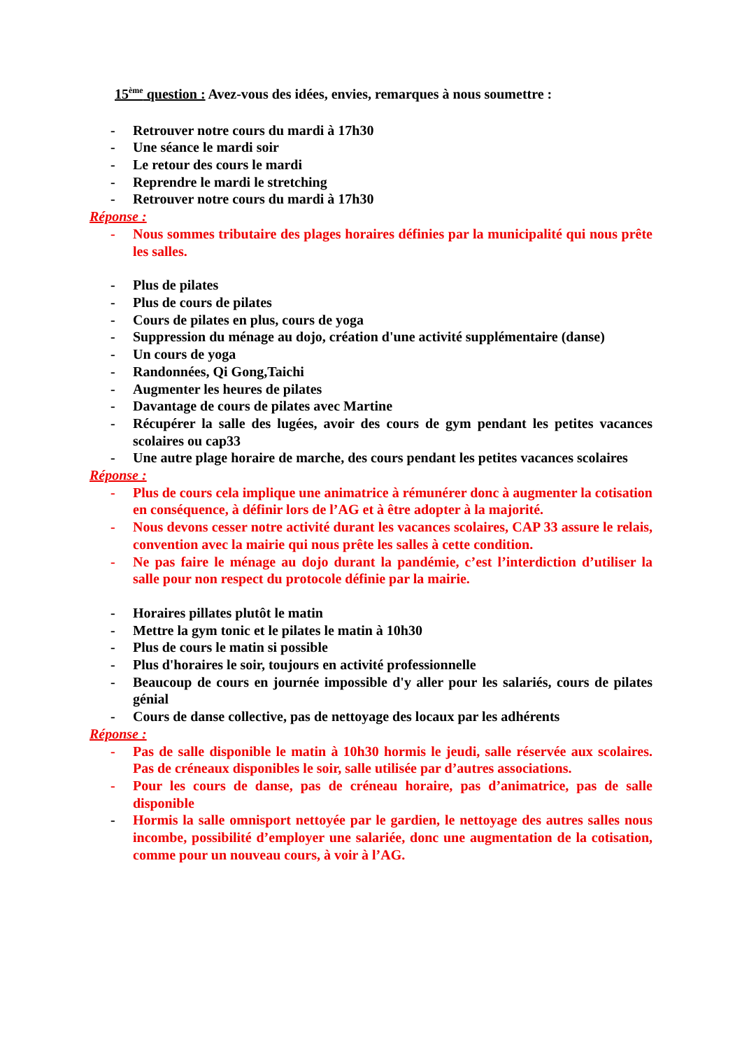15<sup>ème</sup> question : Avez-vous des idées, envies, remarques à nous soumettre :
- Retrouver notre cours du mardi à 17h30
- Une séance le mardi soir
- Le retour des cours le mardi
- Reprendre le mardi le stretching
- Retrouver notre cours du mardi à 17h30
Réponse :
- Nous sommes tributaire des plages horaires définies par la municipalité qui nous prête les salles.
- Plus de pilates
- Plus de cours de pilates
- Cours de pilates en plus, cours de yoga
- Suppression du ménage au dojo, création d'une activité supplémentaire (danse)
- Un cours de yoga
- Randonnées, Qi Gong,Taichi
- Augmenter les heures de pilates
- Davantage de cours de pilates avec Martine
- Récupérer la salle des lugées, avoir des cours de gym pendant les petites vacances scolaires ou cap33
- Une autre plage horaire de marche, des cours pendant les petites vacances scolaires
Réponse :
- Plus de cours cela implique une animatrice à rémunérer donc à augmenter la cotisation en conséquence, à définir lors de l’AG et à être adopter à la majorité.
- Nous devons cesser notre activité durant les vacances scolaires, CAP 33 assure le relais, convention avec la mairie qui nous prête les salles à cette condition.
- Ne pas faire le ménage au dojo durant la pandémie, c’est l’interdiction d’utiliser la salle pour non respect du protocole définie par la mairie.
- Horaires pillates plutôt le matin
- Mettre la gym tonic et le pilates le matin à 10h30
- Plus de cours le matin si possible
- Plus d'horaires le soir, toujours en activité professionnelle
- Beaucoup de cours en journée impossible d'y aller pour les salariés, cours de pilates génial
- Cours de danse collective, pas de nettoyage des locaux par les adhérents
Réponse :
- Pas de salle disponible le matin à 10h30 hormis le jeudi, salle réservée aux scolaires. Pas de créneaux disponibles le soir, salle utilisée par d’autres associations.
- Pour les cours de danse, pas de créneau horaire, pas d’animatrice, pas de salle disponible
- Hormis la salle omnisport nettoyée par le gardien, le nettoyage des autres salles nous incombe, possibilité d’employer une salariée, donc une augmentation de la cotisation, comme pour un nouveau cours, à voir à l’AG.